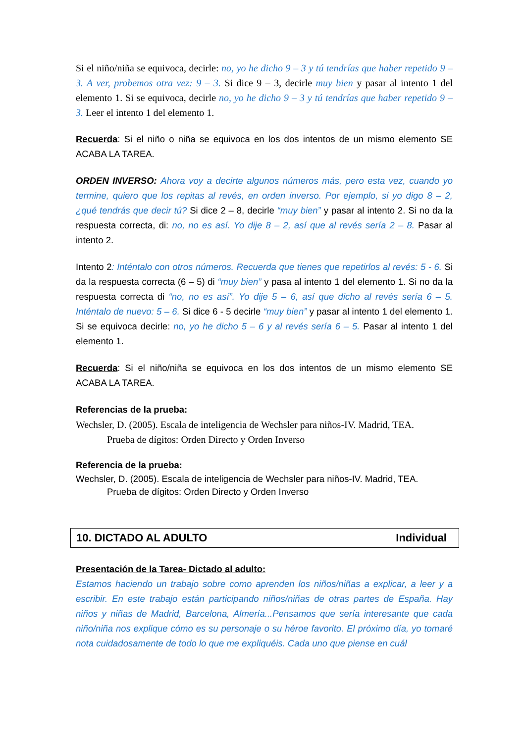Si el niño/niña se equivoca, decirle: no, yo he dicho 9 – 3 y tú tendrías que haber repetido 9 – 3. A ver, probemos otra vez: 9 – 3. Si dice 9 – 3, decirle muy bien y pasar al intento 1 del elemento 1. Si se equivoca, decirle no, yo he dicho 9 – 3 y tú tendrías que haber repetido 9 – 3. Leer el intento 1 del elemento 1.
Recuerda: Si el niño o niña se equivoca en los dos intentos de un mismo elemento SE ACABA LA TAREA.
ORDEN INVERSO: Ahora voy a decirte algunos números más, pero esta vez, cuando yo termine, quiero que los repitas al revés, en orden inverso. Por ejemplo, si yo digo 8 – 2, ¿qué tendrás que decir tú? Si dice 2 – 8, decirle “muy bien” y pasar al intento 2. Si no da la respuesta correcta, di: no, no es así. Yo dije 8 – 2, así que al revés sería 2 – 8. Pasar al intento 2.
Intento 2: Inténtalo con otros números. Recuerda que tienes que repetirlos al revés: 5 - 6. Si da la respuesta correcta (6 – 5) di “muy bien” y pasa al intento 1 del elemento 1. Si no da la respuesta correcta di “no, no es así”. Yo dije 5 – 6, así que dicho al revés sería 6 – 5. Inténtalo de nuevo: 5 – 6. Si dice 6 - 5 decirle “muy bien” y pasar al intento 1 del elemento 1. Si se equivoca decirle: no, yo he dicho 5 – 6 y al revés sería 6 – 5. Pasar al intento 1 del elemento 1.
Recuerda: Si el niño/niña se equivoca en los dos intentos de un mismo elemento SE ACABA LA TAREA.
Referencias de la prueba:
Wechsler, D. (2005). Escala de inteligencia de Wechsler para niños-IV. Madrid, TEA.
Prueba de dígitos: Orden Directo y Orden Inverso
Referencia de la prueba:
Wechsler, D. (2005). Escala de inteligencia de Wechsler para niños-IV. Madrid, TEA.
Prueba de dígitos: Orden Directo y Orden Inverso
10. DICTADO AL ADULTO Individual
Presentación de la Tarea- Dictado al adulto:
Estamos haciendo un trabajo sobre como aprenden los niños/niñas a explicar, a leer y a escribir. En este trabajo están participando niños/niñas de otras partes de España. Hay niños y niñas de Madrid, Barcelona, Almería...Pensamos que sería interesante que cada niño/niña nos explique cómo es su personaje o su héroe favorito. El próximo día, yo tomaré nota cuidadosamente de todo lo que me expliquéis. Cada uno que piense en cuál